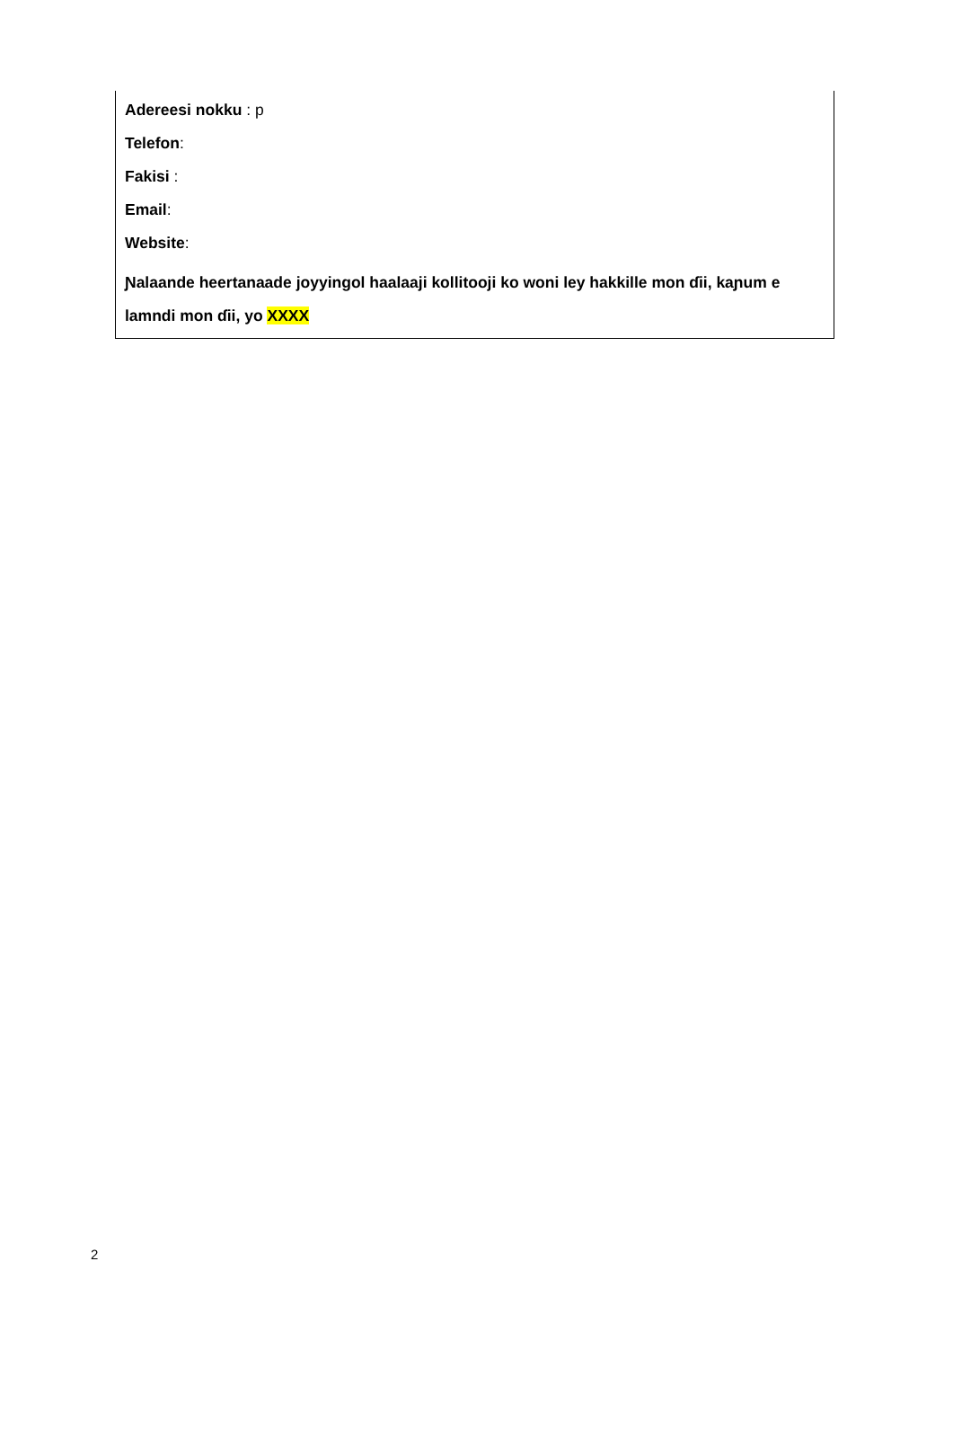Adereesi nokku : p
Telefon:
Fakisi :
Email:
Website:
Ɲalaande heertanaade joyyingol haalaaji kollitooji ko woni ley hakkille mon ɗii, kaɲum e lamndi mon ɗii, yo XXXX
2